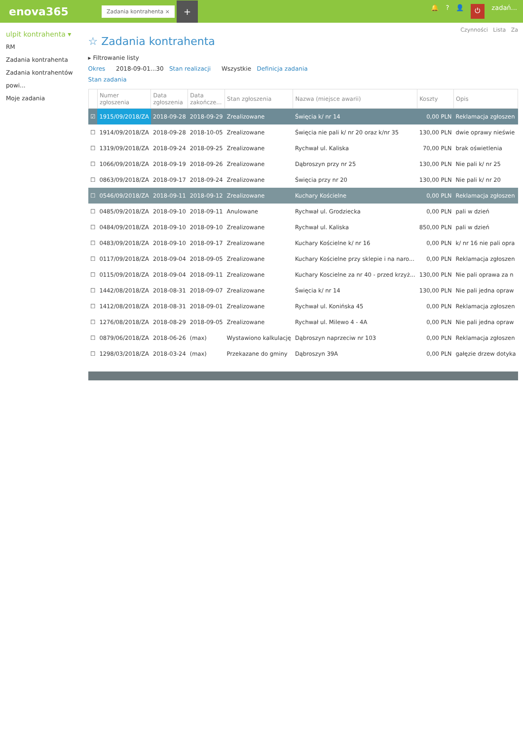enova365
Zadania kontrahenta ×
+
🔔? 👤 ⏻ zadań...
ulpit kontrahenta ▾
RM
Zadania kontrahenta
Zadania kontrahentów powi...
Moje zadania
Czynności Lista Za
☆ Zadania kontrahenta
▸ Filtrowanie listy
Okres 2018-09-01...30 Stan realizacji Wszystkie Definicja zadania
Stan zadania
| | Numer zgłoszenia | Data zgłoszenia | Data zakończe... | Stan zgłoszenia | Nazwa (miejsce awarii) | Koszty | Opis |
| --- | --- | --- | --- | --- | --- | --- | --- |
| ☑ | 1915/09/2018/ZA | 2018-09-28 | 2018-09-29 | Zrealizowane | Święcia k/ nr 14 | 0,00 PLN | Reklamacja zgłoszen |
| ☐ | 1914/09/2018/ZA | 2018-09-28 | 2018-10-05 | Zrealizowane | Święcia nie pali k/ nr 20 oraz k/nr 35 | 130,00 PLN | dwie oprawy nieświe |
| ☐ | 1319/09/2018/ZA | 2018-09-24 | 2018-09-25 | Zrealizowane | Rychwał ul. Kaliska | 70,00 PLN | brak oświetlenia |
| ☐ | 1066/09/2018/ZA | 2018-09-19 | 2018-09-26 | Zrealizowane | Dąbroszyn przy nr 25 | 130,00 PLN | Nie pali k/ nr 25 |
| ☐ | 0863/09/2018/ZA | 2018-09-17 | 2018-09-24 | Zrealizowane | Święcia przy nr 20 | 130,00 PLN | Nie pali k/ nr 20 |
| ☐ | 0546/09/2018/ZA | 2018-09-11 | 2018-09-12 | Zrealizowane | Kuchary Kościelne | 0,00 PLN | Reklamacja zgłoszen |
| ☐ | 0485/09/2018/ZA | 2018-09-10 | 2018-09-11 | Anulowane | Rychwał ul. Grodziecka | 0,00 PLN | pali w dzień |
| ☐ | 0484/09/2018/ZA | 2018-09-10 | 2018-09-10 | Zrealizowane | Rychwał ul. Kaliska | 850,00 PLN | pali w dzień |
| ☐ | 0483/09/2018/ZA | 2018-09-10 | 2018-09-17 | Zrealizowane | Kuchary Kościelne k/ nr 16 | 0,00 PLN | k/ nr 16 nie pali opra |
| ☐ | 0117/09/2018/ZA | 2018-09-04 | 2018-09-05 | Zrealizowane | Kuchary Kościelne przy sklepie i na naro... | 0,00 PLN | Reklamacja zgłoszen |
| ☐ | 0115/09/2018/ZA | 2018-09-04 | 2018-09-11 | Zrealizowane | Kuchary Koscielne za nr 40 - przed krzyż... | 130,00 PLN | Nie pali oprawa za n |
| ☐ | 1442/08/2018/ZA | 2018-08-31 | 2018-09-07 | Zrealizowane | Święcia k/ nr 14 | 130,00 PLN | Nie pali jedna opraw |
| ☐ | 1412/08/2018/ZA | 2018-08-31 | 2018-09-01 | Zrealizowane | Rychwał ul. Konińska 45 | 0,00 PLN | Reklamacja zgłoszen |
| ☐ | 1276/08/2018/ZA | 2018-08-29 | 2018-09-05 | Zrealizowane | Rychwał ul. Milewo 4 - 4A | 0,00 PLN | Nie pali jedna opraw |
| ☐ | 0879/06/2018/ZA | 2018-06-26 | (max) | Wystawiono kalkulację | Dąbroszyn naprzeciw nr 103 | 0,00 PLN | Reklamacja zgłoszen |
| ☐ | 1298/03/2018/ZA | 2018-03-24 | (max) | Przekazane do gminy | Dąbroszyn 39A | 0,00 PLN | gałęzie drzew dotyka |